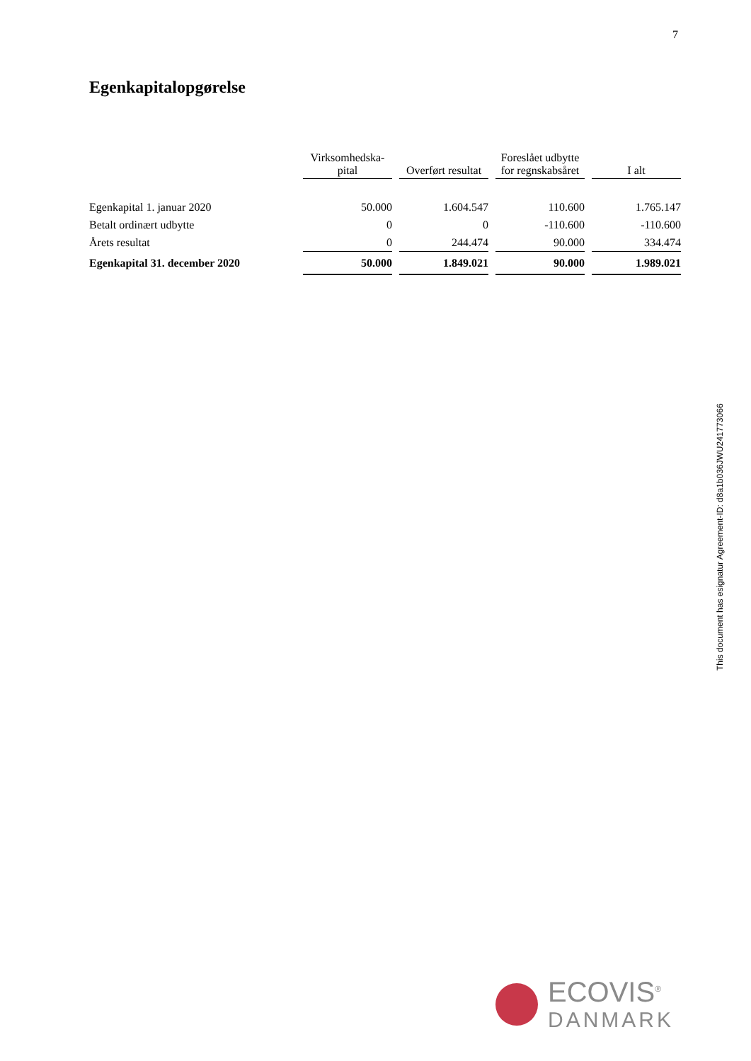7
Egenkapitalopgørelse
| | Virksomhedska- pital | Overført resultat | Foreslået udbytte for regnskabsåret | I alt |
| --- | --- | --- | --- | --- |
| Egenkapital 1. januar 2020 | 50.000 | 1.604.547 | 110.600 | 1.765.147 |
| Betalt ordinært udbytte | 0 | 0 | -110.600 | -110.600 |
| Årets resultat | 0 | 244.474 | 90.000 | 334.474 |
| Egenkapital 31. december 2020 | 50.000 | 1.849.021 | 90.000 | 1.989.021 |
This document has esignatur Agreement-ID: d8a1b036JWU241773066
ECOVIS<sup>®</sup>
DANMARK